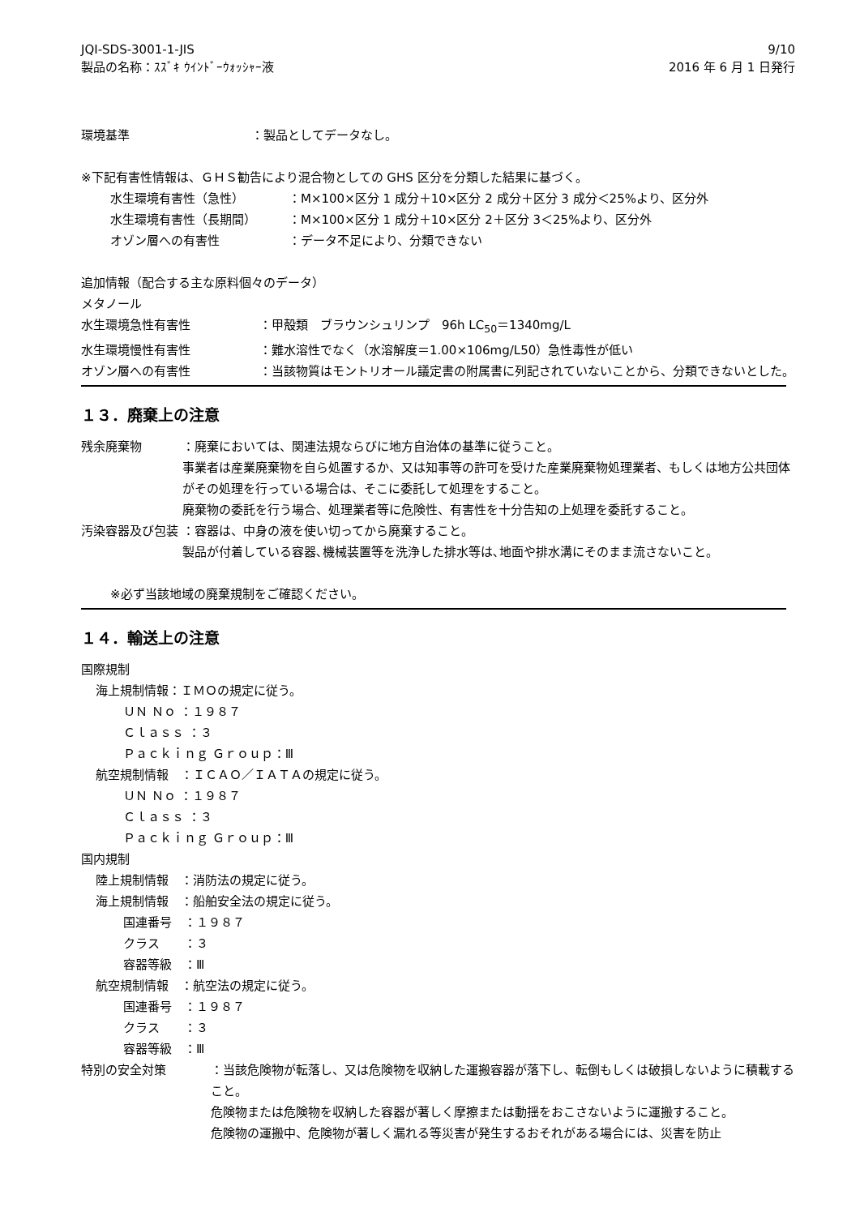JQI-SDS-3001-1-JIS
製品の名称：ｽｽﾞｷ ｳｲﾝﾄﾞｰｳｫｯｼｬｰ液
9/10
2016 年 6 月 1 日発行
環境基準 ：製品としてデータなし。
※下記有害性情報は、ＧＨＳ勧告により混合物としての GHS 区分を分類した結果に基づく。
水生環境有害性（急性） ：M×100×区分 1 成分＋10×区分 2 成分＋区分 3 成分＜25%より、区分外
水生環境有害性（長期間） ：M×100×区分 1 成分＋10×区分 2＋区分 3＜25%より、区分外
オゾン層への有害性 ：データ不足により、分類できない
追加情報（配合する主な原料個々のデータ）
メタノール
水生環境急性有害性 ：甲殻類　ブラウンシュリンプ　96h LC<sub>50</sub>＝1340mg/L
水生環境慢性有害性 ：難水溶性でなく（水溶解度＝1.00×106mg/L50）急性毒性が低い
オゾン層への有害性 ：当該物質はモントリオール議定書の附属書に列記されていないことから、分類できないとした。
１３．廃棄上の注意
残余廃棄物 ：廃棄においては、関連法規ならびに地方自治体の基準に従うこと。
事業者は産業廃棄物を自ら処置するか、又は知事等の許可を受けた産業廃棄物処理業者、もしくは地方公共団体がその処理を行っている場合は、そこに委託して処理をすること。
廃棄物の委託を行う場合、処理業者等に危険性、有害性を十分告知の上処理を委託すること。
汚染容器及び包装 ：容器は、中身の液を使い切ってから廃棄すること。
製品が付着している容器､機械装置等を洗浄した排水等は､地面や排水溝にそのまま流さないこと。
※必ず当該地域の廃棄規制をご確認ください。
１４．輸送上の注意
国際規制
海上規制情報：ＩＭＯの規定に従う。
ＵＮ Ｎｏ ：１９８７
Ｃｌａｓｓ ：３
Ｐａｃｋｉｎｇ Ｇｒｏｕｐ：Ⅲ
航空規制情報　：ＩＣＡＯ／ＩＡＴＡの規定に従う。
ＵＮ Ｎｏ ：１９８７
Ｃｌａｓｓ ：３
Ｐａｃｋｉｎｇ Ｇｒｏｕｐ：Ⅲ
国内規制
陸上規制情報　：消防法の規定に従う。
海上規制情報　：船舶安全法の規定に従う。
国連番号　：１９８７
クラス　　：３
容器等級　：Ⅲ
航空規制情報　：航空法の規定に従う。
国連番号　：１９８７
クラス　　：３
容器等級　：Ⅲ
特別の安全対策 ：当該危険物が転落し、又は危険物を収納した運搬容器が落下し、転倒もしくは破損しないように積載すること。
危険物または危険物を収納した容器が著しく摩擦または動揺をおこさないように運搬すること。
危険物の運搬中、危険物が著しく漏れる等災害が発生するおそれがある場合には、災害を防止